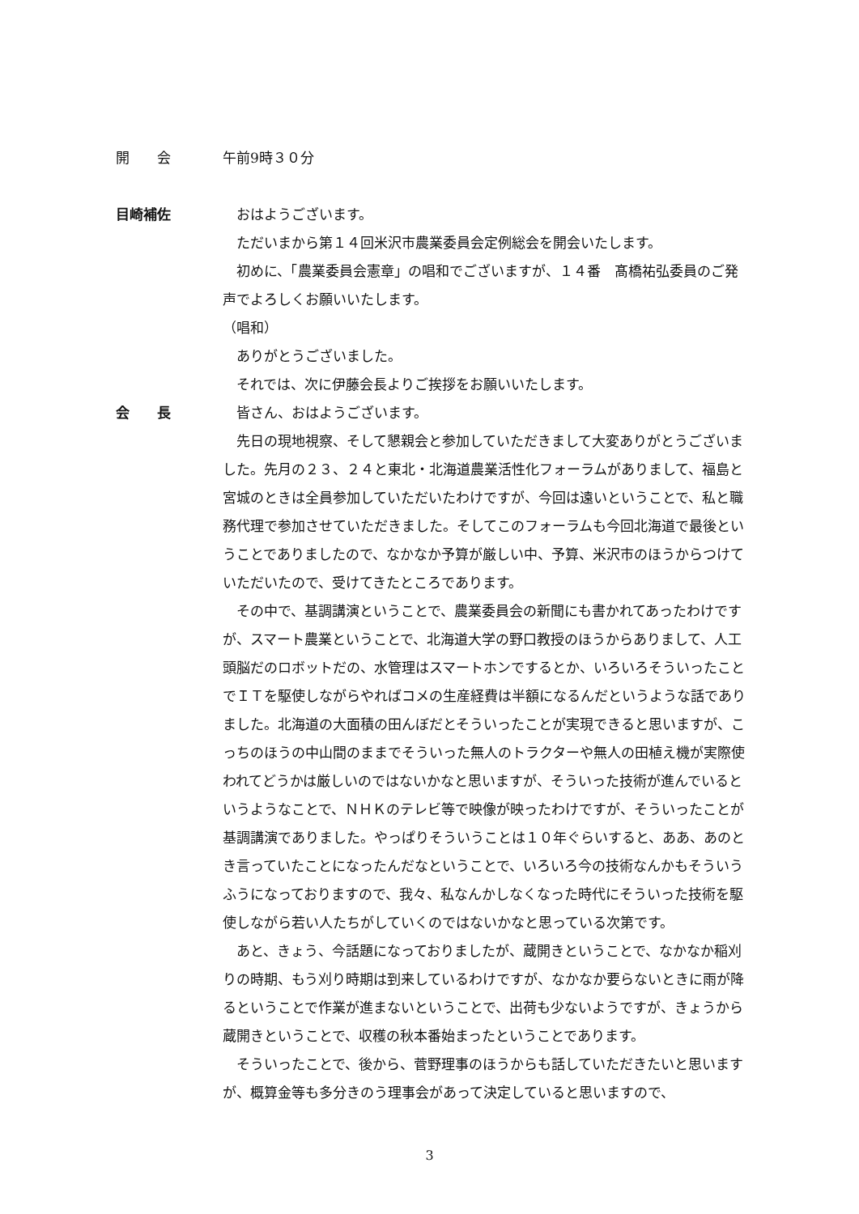開　　会 午前9時３０分
目崎補佐 おはようございます。
ただいまから第１４回米沢市農業委員会定例総会を開会いたします。
初めに、「農業委員会憲章」の唱和でございますが、１４番　髙橋祐弘委員のご発声でよろしくお願いいたします。
（唱和）
ありがとうございました。
それでは、次に伊藤会長よりご挨拶をお願いいたします。
会　　長 皆さん、おはようございます。
先日の現地視察、そして懇親会と参加していただきまして大変ありがとうございました。先月の２３、２４と東北・北海道農業活性化フォーラムがありまして、福島と宮城のときは全員参加していただいたわけですが、今回は遠いということで、私と職務代理で参加させていただきました。そしてこのフォーラムも今回北海道で最後ということでありましたので、なかなか予算が厳しい中、予算、米沢市のほうからつけていただいたので、受けてきたところであります。
その中で、基調講演ということで、農業委員会の新聞にも書かれてあったわけですが、スマート農業ということで、北海道大学の野口教授のほうからありまして、人工頭脳だのロボットだの、水管理はスマートホンでするとか、いろいろそういったことでＩＴを駆使しながらやればコメの生産経費は半額になるんだというような話でありました。北海道の大面積の田んぼだとそういったことが実現できると思いますが、こっちのほうの中山間のままでそういった無人のトラクターや無人の田植え機が実際使われてどうかは厳しいのではないかなと思いますが、そういった技術が進んでいるというようなことで、ＮＨＫのテレビ等で映像が映ったわけですが、そういったことが基調講演でありました。やっぱりそういうことは１０年ぐらいすると、ああ、あのとき言っていたことになったんだなということで、いろいろ今の技術なんかもそういうふうになっておりますので、我々、私なんかしなくなった時代にそういった技術を駆使しながら若い人たちがしていくのではないかなと思っている次第です。
あと、きょう、今話題になっておりましたが、蔵開きということで、なかなか稲刈りの時期、もう刈り時期は到来しているわけですが、なかなか要らないときに雨が降るということで作業が進まないということで、出荷も少ないようですが、きょうから蔵開きということで、収穫の秋本番始まったということであります。
そういったことで、後から、菅野理事のほうからも話していただきたいと思いますが、概算金等も多分きのう理事会があって決定していると思いますので、
3